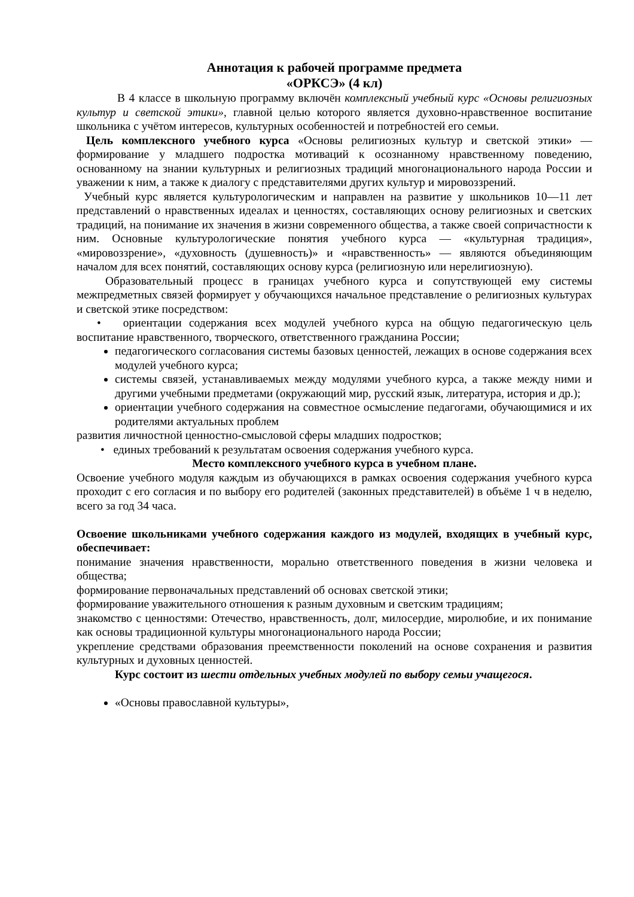Аннотация к рабочей программе предмета
«ОРКСЭ» (4 кл)
В 4 классе в школьную программу включён комплексный учебный курс «Основы религиозных культур и светской этики», главной целью которого является духовно-нравственное воспитание школьника с учётом интересов, культурных особенностей и потребностей его семьи.
Цель комплексного учебного курса «Основы религиозных культур и светской этики» — формирование у младшего подростка мотиваций к осознанному нравственному поведению, основанному на знании культурных и религиозных традиций многонационального народа России и уважении к ним, а также к диалогу с представителями других культур и мировоззрений.
Учебный курс является культурологическим и направлен на развитие у школьников 10—11 лет представлений о нравственных идеалах и ценностях, составляющих основу религиозных и светских традиций, на понимание их значения в жизни современного общества, а также своей сопричастности к ним. Основные культурологические понятия учебного курса — «культурная традиция», «мировоззрение», «духовность (душевность)» и «нравственность» — являются объединяющим началом для всех понятий, составляющих основу курса (религиозную или нерелигиозную).
Образовательный процесс в границах учебного курса и сопутствующей ему системы межпредметных связей формирует у обучающихся начальное представление о религиозных культурах и светской этике посредством:
• ориентации содержания всех модулей учебного курса на общую педагогическую цель воспитание нравственного, творческого, ответственного гражданина России;
педагогического согласования системы базовых ценностей, лежащих в основе содержания всех модулей учебного курса;
системы связей, устанавливаемых между модулями учебного курса, а также между ними и другими учебными предметами (окружающий мир, русский язык, литература, история и др.);
ориентации учебного содержания на совместное осмысление педагогами, обучающимися и их родителями актуальных проблем
развития личностной ценностно-смысловой сферы младших подростков;
• единых требований к результатам освоения содержания учебного курса.
Место комплексного учебного курса в учебном плане.
Освоение учебного модуля каждым из обучающихся в рамках освоения содержания учебного курса проходит с его согласия и по выбору его родителей (законных представителей) в объёме 1 ч в неделю, всего за год 34 часа.
Освоение школьниками учебного содержания каждого из модулей, входящих в учебный курс, обеспечивает:
понимание значения нравственности, морально ответственного поведения в жизни человека и общества;
формирование первоначальных представлений об основах светской этики;
формирование уважительного отношения к разным духовным и светским традициям;
знакомство с ценностями: Отечество, нравственность, долг, милосердие, миролюбие, и их понимание как основы традиционной культуры многонационального народа России;
укрепление средствами образования преемственности поколений на основе сохранения и развития культурных и духовных ценностей.
Курс состоит из шести отдельных учебных модулей по выбору семьи учащегося.
«Основы православной культуры»,